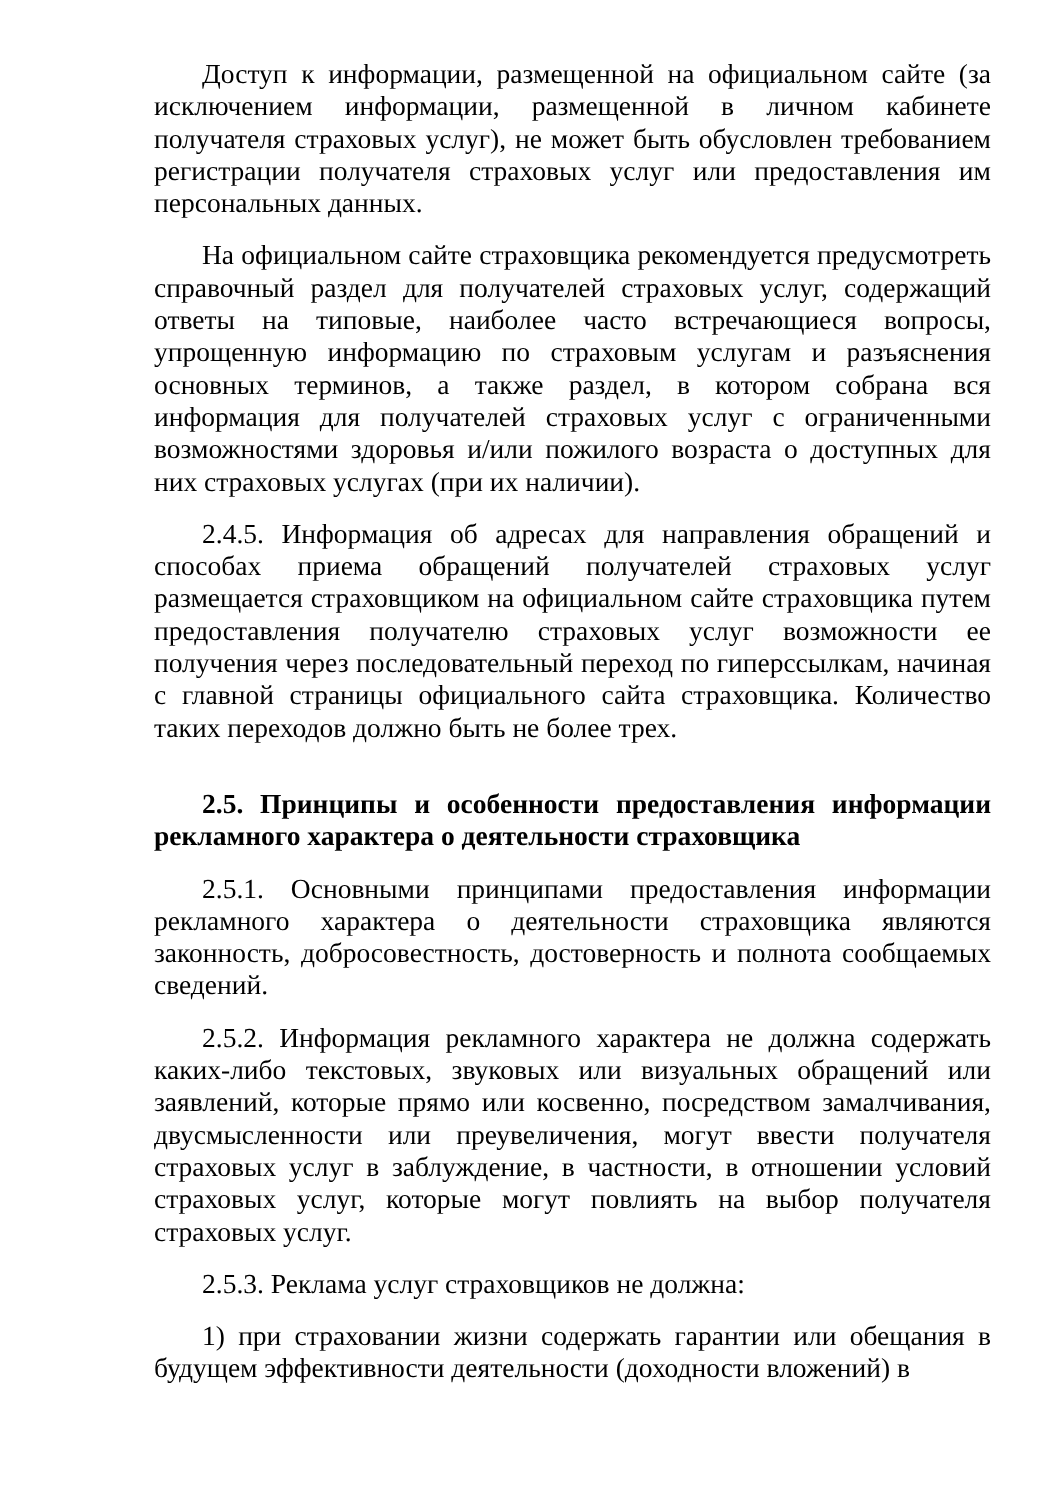Доступ к информации, размещенной на официальном сайте (за исключением информации, размещенной в личном кабинете получателя страховых услуг), не может быть обусловлен требованием регистрации получателя страховых услуг или предоставления им персональных данных.
На официальном сайте страховщика рекомендуется предусмотреть справочный раздел для получателей страховых услуг, содержащий ответы на типовые, наиболее часто встречающиеся вопросы, упрощенную информацию по страховым услугам и разъяснения основных терминов, а также раздел, в котором собрана вся информация для получателей страховых услуг с ограниченными возможностями здоровья и/или пожилого возраста о доступных для них страховых услугах (при их наличии).
2.4.5. Информация об адресах для направления обращений и способах приема обращений получателей страховых услуг размещается страховщиком на официальном сайте страховщика путем предоставления получателю страховых услуг возможности ее получения через последовательный переход по гиперссылкам, начиная с главной страницы официального сайта страховщика. Количество таких переходов должно быть не более трех.
2.5. Принципы и особенности предоставления информации рекламного характера о деятельности страховщика
2.5.1. Основными принципами предоставления информации рекламного характера о деятельности страховщика являются законность, добросовестность, достоверность и полнота сообщаемых сведений.
2.5.2. Информация рекламного характера не должна содержать каких-либо текстовых, звуковых или визуальных обращений или заявлений, которые прямо или косвенно, посредством замалчивания, двусмысленности или преувеличения, могут ввести получателя страховых услуг в заблуждение, в частности, в отношении условий страховых услуг, которые могут повлиять на выбор получателя страховых услуг.
2.5.3. Реклама услуг страховщиков не должна:
1) при страховании жизни содержать гарантии или обещания в будущем эффективности деятельности (доходности вложений) в